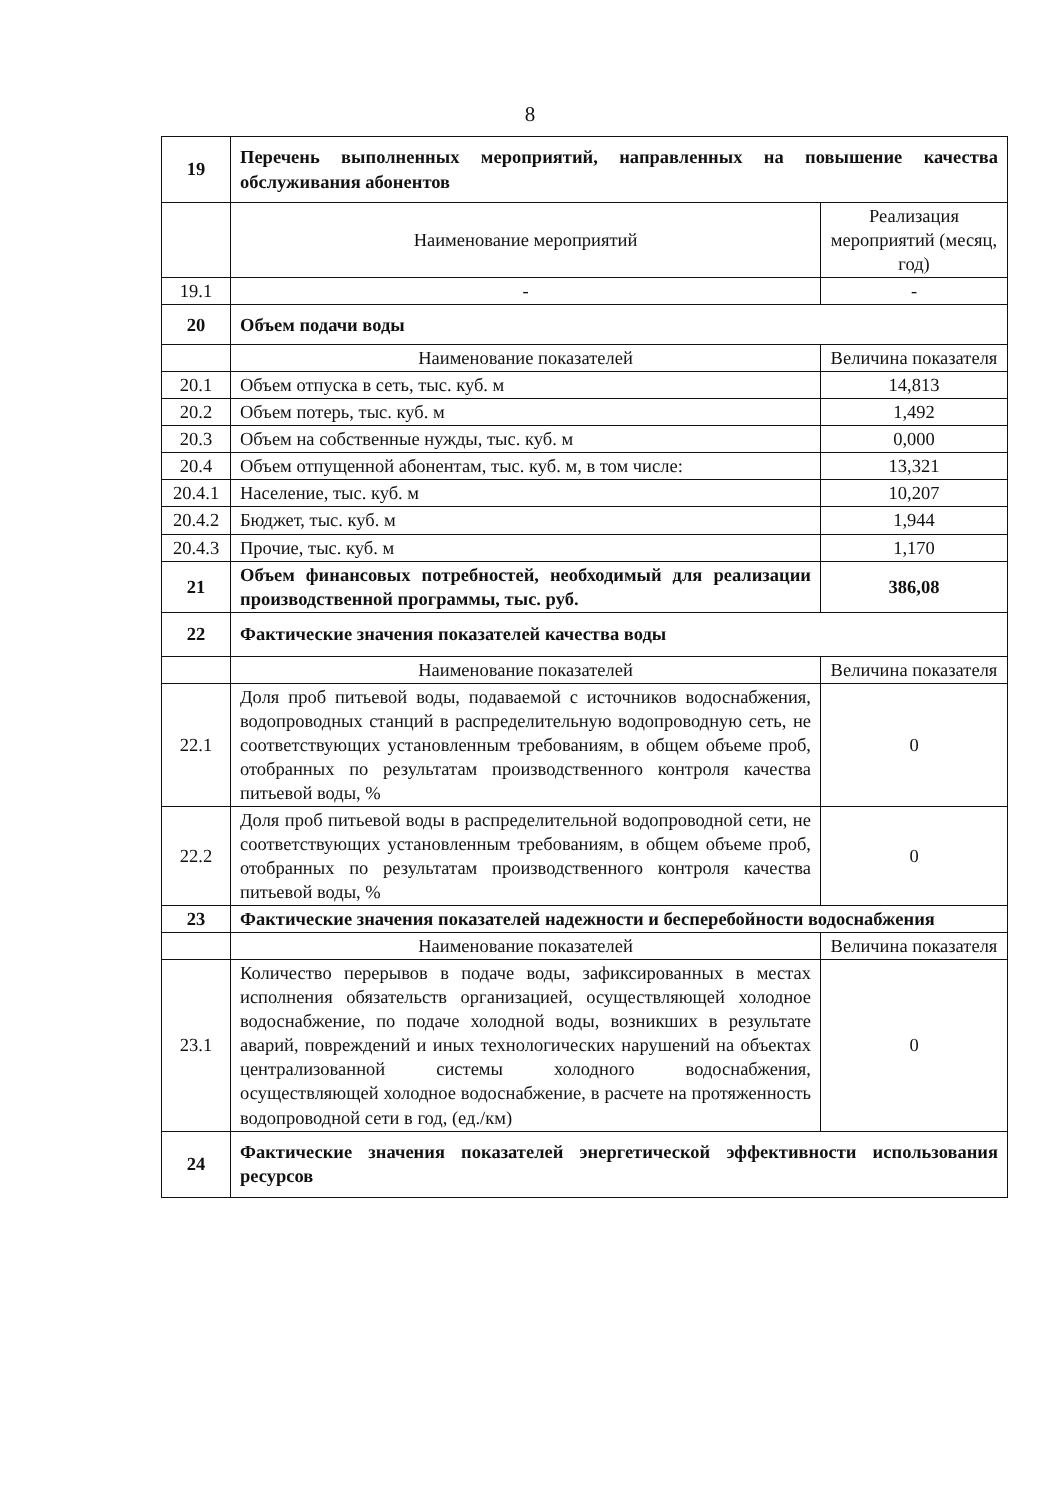8
| 19 | Перечень выполненных мероприятий, направленных на повышение качества обслуживания абонентов | |
| | Наименование мероприятий | Реализация мероприятий (месяц, год) |
| 19.1 | - | - |
| 20 | Объем подачи воды | |
| | Наименование показателей | Величина показателя |
| 20.1 | Объем отпуска в сеть, тыс. куб. м | 14,813 |
| 20.2 | Объем потерь, тыс. куб. м | 1,492 |
| 20.3 | Объем на собственные нужды, тыс. куб. м | 0,000 |
| 20.4 | Объем отпущенной абонентам, тыс. куб. м, в том числе: | 13,321 |
| 20.4.1 | Население, тыс. куб. м | 10,207 |
| 20.4.2 | Бюджет, тыс. куб. м | 1,944 |
| 20.4.3 | Прочие, тыс. куб. м | 1,170 |
| 21 | Объем финансовых потребностей, необходимый для реализации производственной программы, тыс. руб. | 386,08 |
| 22 | Фактические значения показателей качества воды | |
| | Наименование показателей | Величина показателя |
| 22.1 | Доля проб питьевой воды, подаваемой с источников водоснабжения, водопроводных станций в распределительную водопроводную сеть, не соответствующих установленным требованиям, в общем объеме проб, отобранных по результатам производственного контроля качества питьевой воды, % | 0 |
| 22.2 | Доля проб питьевой воды в распределительной водопроводной сети, не соответствующих установленным требованиям, в общем объеме проб, отобранных по результатам производственного контроля качества питьевой воды, % | 0 |
| 23 | Фактические значения показателей надежности и бесперебойности водоснабжения | |
| | Наименование показателей | Величина показателя |
| 23.1 | Количество перерывов в подаче воды, зафиксированных в местах исполнения обязательств организацией, осуществляющей холодное водоснабжение, по подаче холодной воды, возникших в результате аварий, повреждений и иных технологических нарушений на объектах централизованной системы холодного водоснабжения, осуществляющей холодное водоснабжение, в расчете на протяженность водопроводной сети в год, (ед./км) | 0 |
| 24 | Фактические значения показателей энергетической эффективности использования ресурсов | |